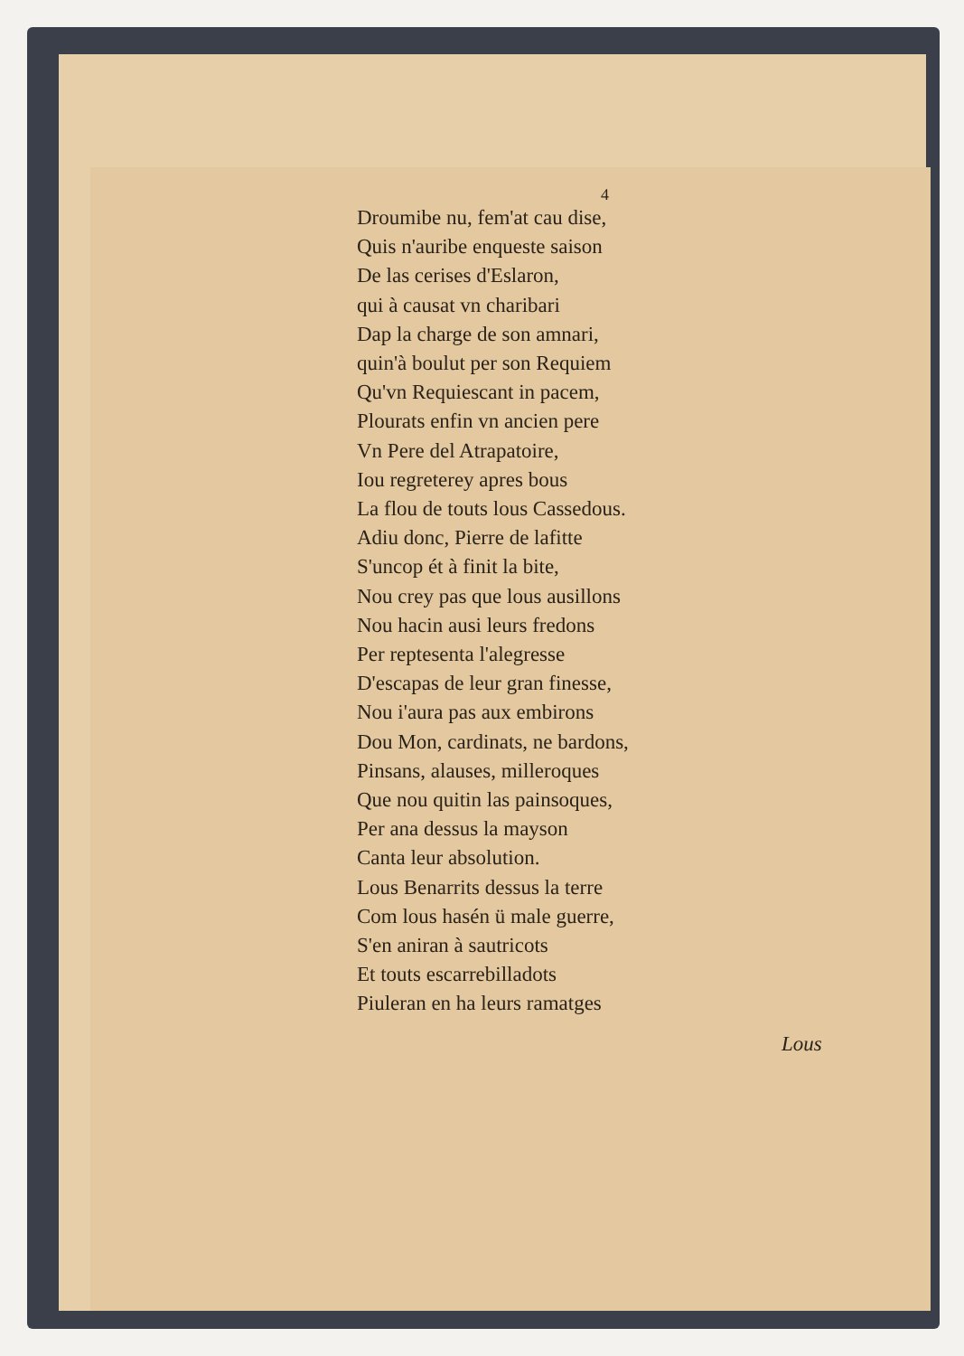4
Droumibe nu, fem'at cau dise,
Quis n'auribe enqueste saison
De las cerises d'Eslaron,
qui à causat vn charibari
Dap la charge de son amnari,
quin'à boulut per son Requiem
Qu'vn Requiescant in pacem,
Plourats enfin vn ancien pere
Vn Pere del Atrapatoire,
Iou regreterey apres bous
La flou de touts lous Cassedous.
Adiu donc, Pierre de lafitte
S'uncop ét à finit la bite,
Nou crey pas que lous ausillons
Nou hacin ausi leurs fredons
Per reptesenta l'alegresse
D'escapas de leur gran finesse,
Nou i'aura pas aux embirons
Dou Mon, cardinats, ne bardons,
Pinsans, alauses, milleroques
Que nou quitin las painsoques,
Per ana dessus la mayson
Canta leur absolution.
Lous Benarrits dessus la terre
Com lous hasén ü male guerre,
S'en aniran à sautricots
Et touts escarrebilladots
Piuleran en ha leurs ramatges
Lous